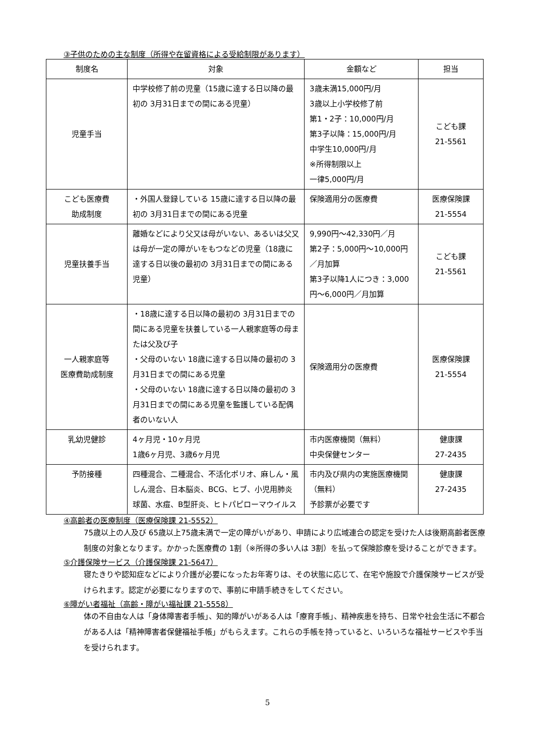③子供のための主な制度（所得や在留資格による受給制限があります）
| 制度名 | 対象 | 金額など | 担当 |
| --- | --- | --- | --- |
| 児童手当 | 中学校修了前の児童（15歳に達する日以降の最初の 3月31日までの間にある児童） | 3歳未満15,000円/月 3歳以上小学校修了前 第1・2子：10,000円/月 第3子以降：15,000円/月 中学生10,000円/月 ※所得制限以上 一律5,000円/月 | こども課 21-5561 |
| こども医療費 助成制度 | ・外国人登録している 15歳に達する日以降の最初の 3月31日までの間にある児童 | 保険適用分の医療費 | 医療保険課 21-5554 |
| 児童扶養手当 | 離婚などにより父又は母がいない、あるいは父又は母が一定の障がいをもつなどの児童（18歳に達する日以後の最初の 3月31日までの間にある児童） | 9,990円～42,330円／月 第2子：5,000円～10,000円／月加算 第3子以降1人につき：3,000円～6,000円／月加算 | こども課 21-5561 |
| 一人親家庭等 医療費助成制度 | ・18歳に達する日以降の最初の 3月31日までの間にある児童を扶養している一人親家庭等の母または父及び子 ・父母のいない 18歳に達する日以降の最初の 3月31日までの間にある児童 ・父母のいない 18歳に達する日以降の最初の 3月31日までの間にある児童を監護している配偶者のいない人 | 保険適用分の医療費 | 医療保険課 21-5554 |
| 乳幼児健診 | 4ヶ月児・10ヶ月児 1歳6ヶ月児、3歳6ヶ月児 | 市内医療機関（無料） 中央保健センター | 健康課 27-2435 |
| 予防接種 | 四種混合、二種混合、不活化ポリオ、麻しん・風しん混合、日本脳炎、BCG、ヒブ、小児用肺炎球菌、水痘、B型肝炎、ヒトパピローマウイルス | 市内及び県内の実施医療機関（無料） 予診票が必要です | 健康課 27-2435 |
④高齢者の医療制度（医療保険課 21-5552）
75歳以上の人及び 65歳以上75歳未満で一定の障がいがあり、申請により広域連合の認定を受けた人は後期高齢者医療制度の対象となります。かかった医療費の 1割（※所得の多い人は 3割）を払って保険診療を受けることができます。
⑤介護保険サービス（介護保険課 21-5647）
寝たきりや認知症などにより介護が必要になったお年寄りは、その状態に応じて、在宅や施設で介護保険サービスが受けられます。認定が必要になりますので、事前に申請手続きをしてください。
⑥障がい者福祉（高齢・障がい福祉課 21-5558）
体の不自由な人は「身体障害者手帳」、知的障がいがある人は「療育手帳」、精神疾患を持ち、日常や社会生活に不都合がある人は「精神障害者保健福祉手帳」がもらえます。これらの手帳を持っていると、いろいろな福祉サービスや手当を受けられます。
5